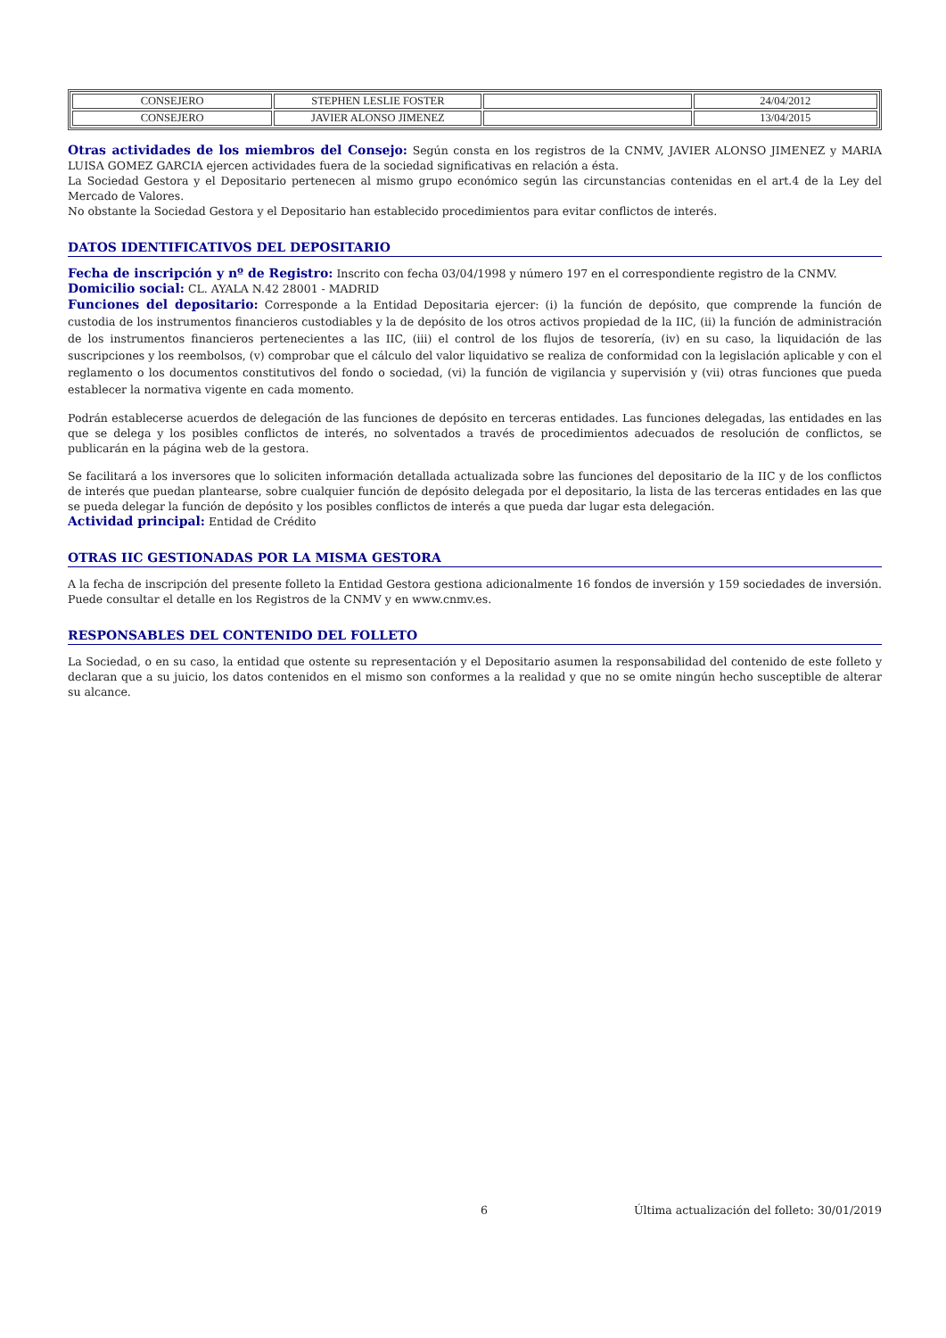| CONSEJERO | STEPHEN LESLIE FOSTER | | 24/04/2012 |
| CONSEJERO | JAVIER ALONSO JIMENEZ | | 13/04/2015 |
Otras actividades de los miembros del Consejo: Según consta en los registros de la CNMV, JAVIER ALONSO JIMENEZ y MARIA LUISA GOMEZ GARCIA ejercen actividades fuera de la sociedad significativas en relación a ésta.
La Sociedad Gestora y el Depositario pertenecen al mismo grupo económico según las circunstancias contenidas en el art.4 de la Ley del Mercado de Valores.
No obstante la Sociedad Gestora y el Depositario han establecido procedimientos para evitar conflictos de interés.
DATOS IDENTIFICATIVOS DEL DEPOSITARIO
Fecha de inscripción y nº de Registro: Inscrito con fecha 03/04/1998 y número 197 en el correspondiente registro de la CNMV.
Domicilio social: CL. AYALA N.42 28001 - MADRID
Funciones del depositario: Corresponde a la Entidad Depositaria ejercer: (i) la función de depósito, que comprende la función de custodia de los instrumentos financieros custodiables y la de depósito de los otros activos propiedad de la IIC, (ii) la función de administración de los instrumentos financieros pertenecientes a las IIC, (iii) el control de los flujos de tesorería, (iv) en su caso, la liquidación de las suscripciones y los reembolsos, (v) comprobar que el cálculo del valor liquidativo se realiza de conformidad con la legislación aplicable y con el reglamento o los documentos constitutivos del fondo o sociedad, (vi) la función de vigilancia y supervisión y (vii) otras funciones que pueda establecer la normativa vigente en cada momento.
Podrán establecerse acuerdos de delegación de las funciones de depósito en terceras entidades. Las funciones delegadas, las entidades en las que se delega y los posibles conflictos de interés, no solventados a través de procedimientos adecuados de resolución de conflictos, se publicarán en la página web de la gestora.
Se facilitará a los inversores que lo soliciten información detallada actualizada sobre las funciones del depositario de la IIC y de los conflictos de interés que puedan plantearse, sobre cualquier función de depósito delegada por el depositario, la lista de las terceras entidades en las que se pueda delegar la función de depósito y los posibles conflictos de interés a que pueda dar lugar esta delegación.
Actividad principal: Entidad de Crédito
OTRAS IIC GESTIONADAS POR LA MISMA GESTORA
A la fecha de inscripción del presente folleto la Entidad Gestora gestiona adicionalmente 16 fondos de inversión y 159 sociedades de inversión. Puede consultar el detalle en los Registros de la CNMV y en www.cnmv.es.
RESPONSABLES DEL CONTENIDO DEL FOLLETO
La Sociedad, o en su caso, la entidad que ostente su representación y el Depositario asumen la responsabilidad del contenido de este folleto y declaran que a su juicio, los datos contenidos en el mismo son conformes a la realidad y que no se omite ningún hecho susceptible de alterar su alcance.
6 Última actualización del folleto: 30/01/2019